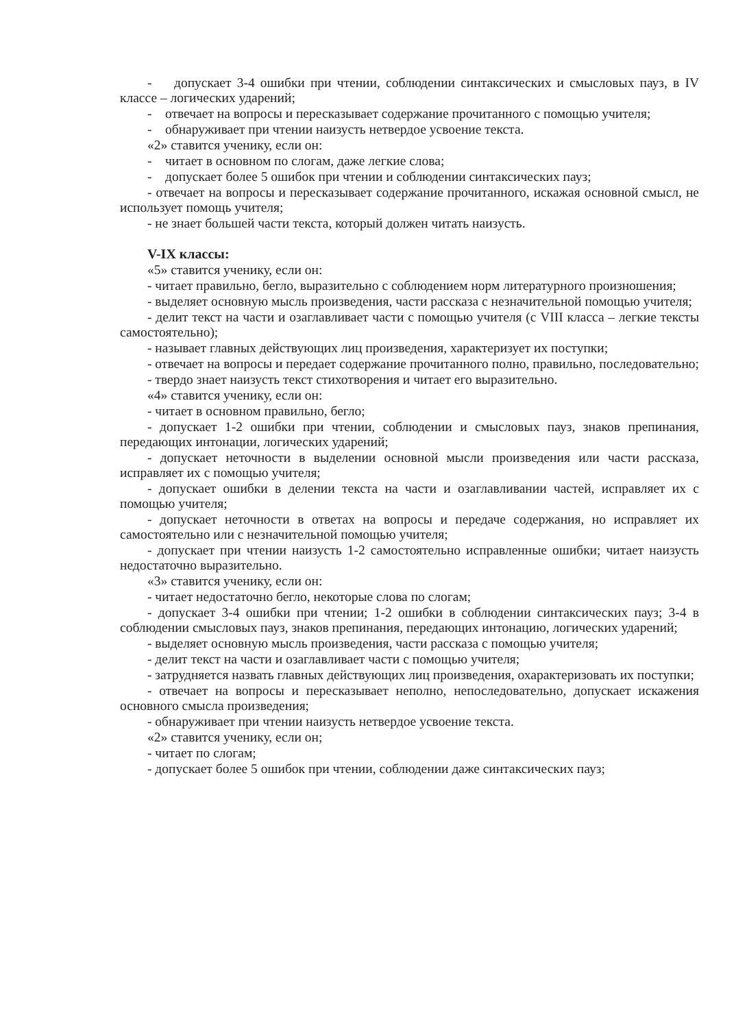- допускает 3-4 ошибки при чтении, соблюдении синтаксических и смысловых пауз, в IV классе – логических ударений;
- отвечает на вопросы и пересказывает содержание прочитанного с помощью учителя;
- обнаруживает при чтении наизусть нетвердое усвоение текста.
«2» ставится ученику, если он:
- читает в основном по слогам, даже легкие слова;
- допускает более 5 ошибок при чтении и соблюдении синтаксических пауз;
- отвечает на вопросы и пересказывает содержание прочитанного, искажая основной смысл, не использует помощь учителя;
- не знает большей части текста, который должен читать наизусть.
V-IX классы:
«5» ставится ученику, если он:
- читает правильно, бегло, выразительно с соблюдением норм литературного произношения;
- выделяет основную мысль произведения, части рассказа с незначительной помощью учителя;
- делит текст на части и озаглавливает части с помощью учителя (с VIII класса – легкие тексты самостоятельно);
- называет главных действующих лиц произведения, характеризует их поступки;
- отвечает на вопросы и передает содержание прочитанного полно, правильно, последовательно;
- твердо знает наизусть текст стихотворения и читает его выразительно.
«4» ставится ученику, если он:
- читает в основном правильно, бегло;
- допускает 1-2 ошибки при чтении, соблюдении и смысловых пауз, знаков препинания, передающих интонации, логических ударений;
- допускает неточности в выделении основной мысли произведения или части рассказа, исправляет их с помощью учителя;
- допускает ошибки в делении текста на части и озаглавливании частей, исправляет их с помощью учителя;
- допускает неточности в ответах на вопросы и передаче содержания, но исправляет их самостоятельно или с незначительной помощью учителя;
- допускает при чтении наизусть 1-2 самостоятельно исправленные ошибки; читает наизусть недостаточно выразительно.
«3» ставится ученику, если он:
- читает недостаточно бегло, некоторые слова по слогам;
- допускает 3-4 ошибки при чтении; 1-2 ошибки в соблюдении синтаксических пауз; 3-4 в соблюдении смысловых пауз, знаков препинания, передающих интонацию, логических ударений;
- выделяет основную мысль произведения, части рассказа с помощью учителя;
- делит текст на части и озаглавливает части с помощью учителя;
- затрудняется назвать главных действующих лиц произведения, охарактеризовать их поступки;
- отвечает на вопросы и пересказывает неполно, непоследовательно, допускает искажения основного смысла произведения;
- обнаруживает при чтении наизусть нетвердое усвоение текста.
«2» ставится ученику, если он;
- читает по слогам;
- допускает более 5 ошибок при чтении, соблюдении даже синтаксических пауз;